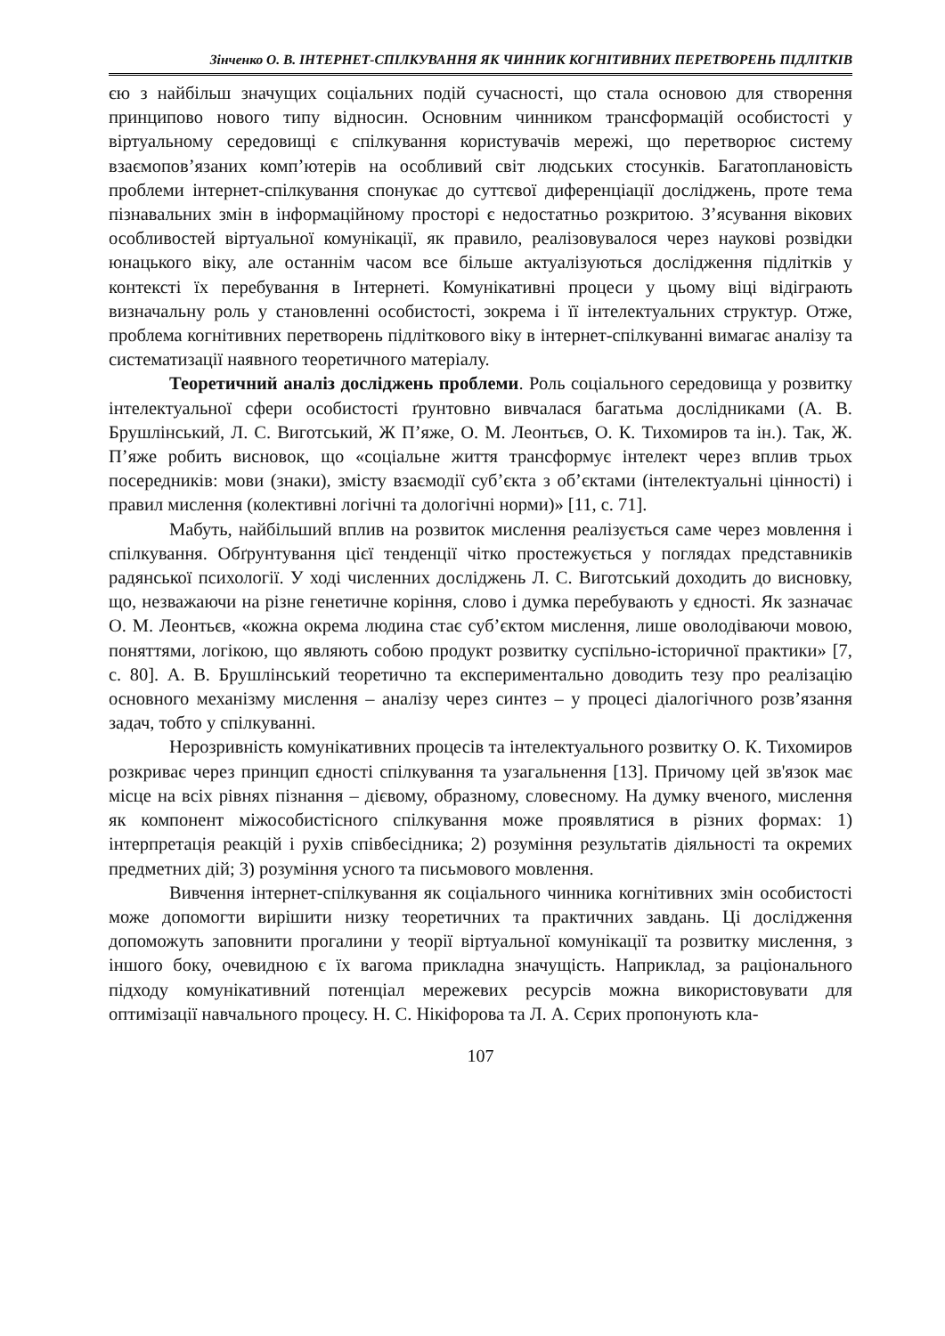Зінченко О. В. ІНТЕРНЕТ-СПІЛКУВАННЯ ЯК ЧИННИК КОГНІТИВНИХ ПЕРЕТВОРЕНЬ ПІДЛІТКІВ
єю з найбільш значущих соціальних подій сучасності, що стала основою для створення принципово нового типу відносин. Основним чинником трансформацій особистості у віртуальному середовищі є спілкування користувачів мережі, що перетворює систему взаємопов’язаних комп’ютерів на особливий світ людських стосунків. Багатоплановість проблеми інтернет-спілкування спонукає до суттєвої диференціації досліджень, проте тема пізнавальних змін в інформаційному просторі є недостатньо розкритою. З’ясування вікових особливостей віртуальної комунікації, як правило, реалізовувалося через наукові розвідки юнацького віку, але останнім часом все більше актуалізуються дослідження підлітків у контексті їх перебування в Інтернеті. Комунікативні процеси у цьому віці відіграють визначальну роль у становленні особистості, зокрема і її інтелектуальних структур. Отже, проблема когнітивних перетворень підліткового віку в інтернет-спілкуванні вимагає аналізу та систематизації наявного теоретичного матеріалу.
Теоретичний аналіз досліджень проблеми. Роль соціального середовища у розвитку інтелектуальної сфери особистості ґрунтовно вивчалася багатьма дослідниками (А. В. Брушлінський, Л. С. Виготський, Ж П’яже, О. М. Леонтьєв, О. К. Тихомиров та ін.). Так, Ж. П’яже робить висновок, що «соціальне життя трансформує інтелект через вплив трьох посередників: мови (знаки), змісту взаємодії суб’єкта з об’єктами (інтелектуальні цінності) і правил мислення (колективні логічні та дологічні норми)» [11, с. 71].
Мабуть, найбільший вплив на розвиток мислення реалізується саме через мовлення і спілкування. Обґрунтування цієї тенденції чітко простежується у поглядах представників радянської психології. У ході численних досліджень Л. С. Виготський доходить до висновку, що, незважаючи на різне генетичне коріння, слово і думка перебувають у єдності. Як зазначає О. М. Леонтьєв, «кожна окрема людина стає суб’єктом мислення, лише оволодіваючи мовою, поняттями, логікою, що являють собою продукт розвитку суспільно-історичної практики» [7, с. 80]. А. В. Брушлінський теоретично та експериментально доводить тезу про реалізацію основного механізму мислення – аналізу через синтез – у процесі діалогічного розв’язання задач, тобто у спілкуванні.
Нерозривність комунікативних процесів та інтелектуального розвитку О. К. Тихомиров розкриває через принцип єдності спілкування та узагальнення [13]. Причому цей зв'язок має місце на всіх рівнях пізнання – дієвому, образному, словесному. На думку вченого, мислення як компонент міжособистісного спілкування може проявлятися в різних формах: 1) інтерпретація реакцій і рухів співбесідника; 2) розуміння результатів діяльності та окремих предметних дій; 3) розуміння усного та письмового мовлення.
Вивчення інтернет-спілкування як соціального чинника когнітивних змін особистості може допомогти вирішити низку теоретичних та практичних завдань. Ці дослідження допоможуть заповнити прогалини у теорії віртуальної комунікації та розвитку мислення, з іншого боку, очевидною є їх вагома прикладна значущість. Наприклад, за раціонального підходу комунікативний потенціал мережевих ресурсів можна використовувати для оптимізації навчального процесу. Н. С. Нікіфорова та Л. А. Сєрих пропонують кла-
107